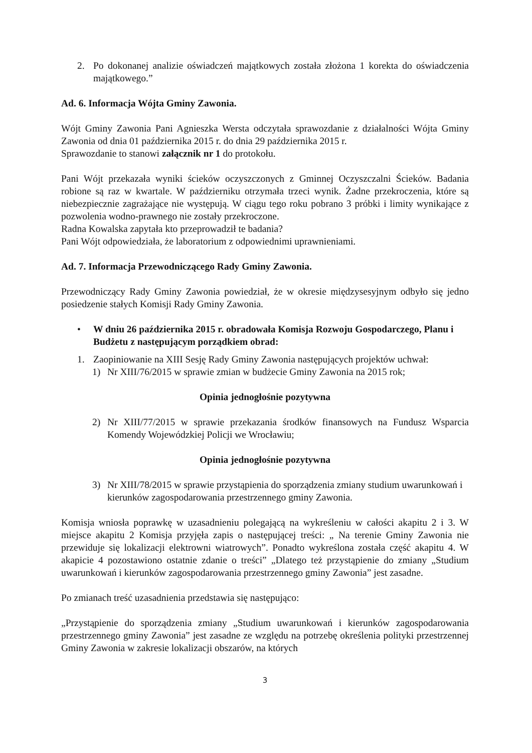2. Po dokonanej analizie oświadczeń majątkowych została złożona 1 korekta do oświadczenia majątkowego.”
Ad. 6. Informacja Wójta Gminy Zawonia.
Wójt Gminy Zawonia Pani Agnieszka Wersta odczytała sprawozdanie z działalności Wójta Gminy Zawonia od dnia 01 października 2015 r. do dnia 29 października 2015 r.
Sprawozdanie to stanowi załącznik nr 1 do protokołu.
Pani Wójt przekazała wyniki ścieków oczyszczonych z Gminnej Oczyszczalni Ścieków. Badania robione są raz w kwartale. W październiku otrzymała trzeci wynik. Żadne przekroczenia, które są niebezpiecznie zagrażające nie występują. W ciągu tego roku pobrano 3 próbki i limity wynikające z pozwolenia wodno-prawnego nie zostały przekroczone.
Radna Kowalska zapytała kto przeprowadził te badania?
Pani Wójt odpowiedziała, że laboratorium z odpowiednimi uprawnieniami.
Ad. 7. Informacja Przewodniczącego Rady Gminy Zawonia.
Przewodniczący Rady Gminy Zawonia powiedział, że w okresie międzysesyjnym odbyło się jedno posiedzenie stałych Komisji Rady Gminy Zawonia.
• W dniu 26 października 2015 r. obradowała Komisja Rozwoju Gospodarczego, Planu i Budżetu z następującym porządkiem obrad:
1. Zaopiniowanie na XIII Sesję Rady Gminy Zawonia następujących projektów uchwał:
1) Nr XIII/76/2015 w sprawie zmian w budżecie Gminy Zawonia na 2015 rok;
Opinia jednogłośnie pozytywna
2) Nr XIII/77/2015 w sprawie przekazania środków finansowych na Fundusz Wsparcia Komendy Wojewódzkiej Policji we Wrocławiu;
Opinia jednogłośnie pozytywna
3) Nr XIII/78/2015 w sprawie przystąpienia do sporządzenia zmiany studium uwarunkowań i kierunków zagospodarowania przestrzennego gminy Zawonia.
Komisja wniosła poprawkę w uzasadnieniu polegającą na wykreśleniu w całości akapitu 2 i 3. W miejsce akapitu 2 Komisja przyjęła zapis o następującej treści: „ Na terenie Gminy Zawonia nie przewiduje się lokalizacji elektrowni wiatrowych”. Ponadto wykreślona została część akapitu 4. W akapicie 4 pozostawiono ostatnie zdanie o treści” „Dlatego też przystąpienie do zmiany „Studium uwarunkowań i kierunków zagospodarowania przestrzennego gminy Zawonia” jest zasadne.
Po zmianach treść uzasadnienia przedstawia się następująco:
„Przystąpienie do sporządzenia zmiany „Studium uwarunkowań i kierunków zagospodarowania przestrzennego gminy Zawonia” jest zasadne ze względu na potrzebę określenia polityki przestrzennej Gminy Zawonia w zakresie lokalizacji obszarów, na których
3